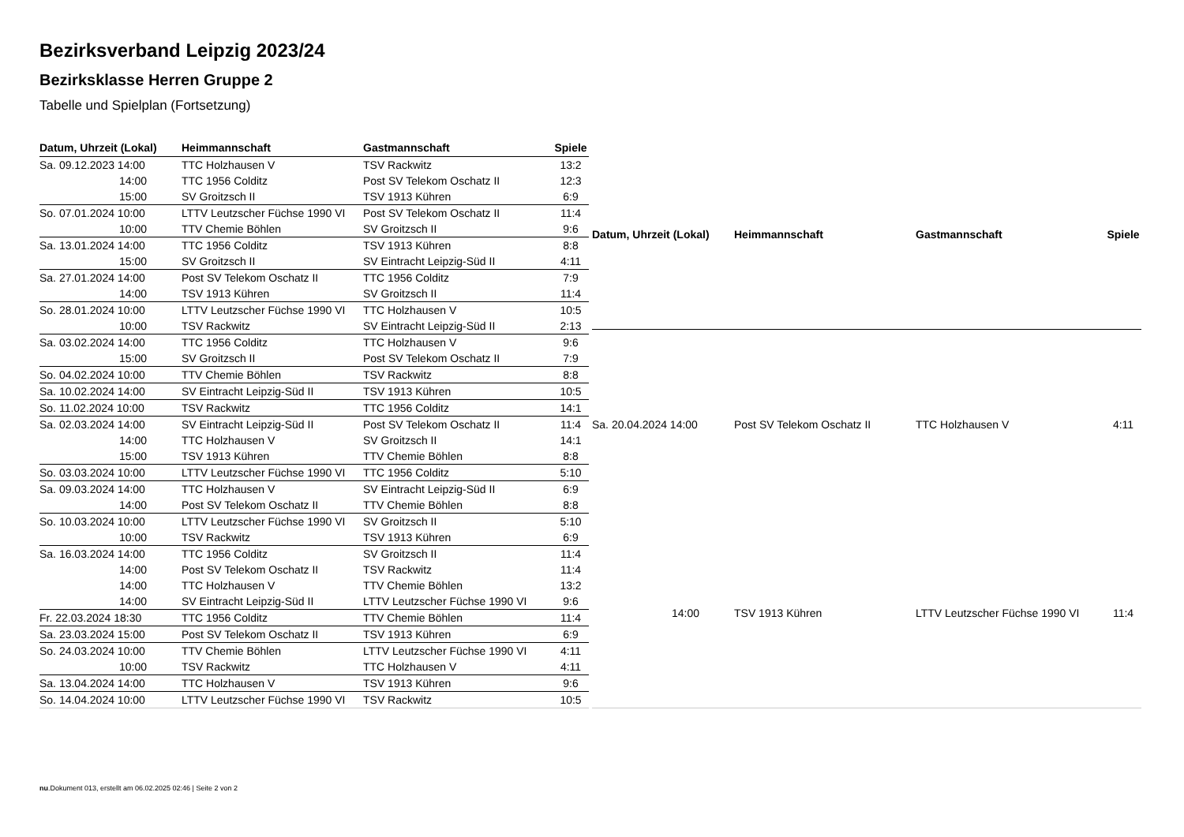Bezirksverband Leipzig 2023/24
Bezirksklasse Herren Gruppe 2
Tabelle und Spielplan (Fortsetzung)
| Datum, Uhrzeit (Lokal) | Heimmannschaft | Gastmannschaft | Spiele |
| --- | --- | --- | --- |
| Sa. 09.12.2023 14:00 | TTC Holzhausen V | TSV Rackwitz | 13:2 |
| 14:00 | TTC 1956 Colditz | Post SV Telekom Oschatz II | 12:3 |
| 15:00 | SV Groitzsch II | TSV 1913 Kühren | 6:9 |
| So. 07.01.2024 10:00 | LTTV Leutzscher Füchse 1990 VI | Post SV Telekom Oschatz II | 11:4 |
| 10:00 | TTV Chemie Böhlen | SV Groitzsch II | 9:6 |
| Sa. 13.01.2024 14:00 | TTC 1956 Colditz | TSV 1913 Kühren | 8:8 |
| 15:00 | SV Groitzsch II | SV Eintracht Leipzig-Süd II | 4:11 |
| Sa. 27.01.2024 14:00 | Post SV Telekom Oschatz II | TTC 1956 Colditz | 7:9 |
| 14:00 | TSV 1913 Kühren | SV Groitzsch II | 11:4 |
| So. 28.01.2024 10:00 | LTTV Leutzscher Füchse 1990 VI | TTC Holzhausen V | 10:5 |
| 10:00 | TSV Rackwitz | SV Eintracht Leipzig-Süd II | 2:13 |
| Sa. 03.02.2024 14:00 | TTC 1956 Colditz | TTC Holzhausen V | 9:6 |
| 15:00 | SV Groitzsch II | Post SV Telekom Oschatz II | 7:9 |
| So. 04.02.2024 10:00 | TTV Chemie Böhlen | TSV Rackwitz | 8:8 |
| Sa. 10.02.2024 14:00 | SV Eintracht Leipzig-Süd II | TSV 1913 Kühren | 10:5 |
| So. 11.02.2024 10:00 | TSV Rackwitz | TTC 1956 Colditz | 14:1 |
| Sa. 02.03.2024 14:00 | SV Eintracht Leipzig-Süd II | Post SV Telekom Oschatz II | 11:4 |
| 14:00 | TTC Holzhausen V | SV Groitzsch II | 14:1 |
| 15:00 | TSV 1913 Kühren | TTV Chemie Böhlen | 8:8 |
| So. 03.03.2024 10:00 | LTTV Leutzscher Füchse 1990 VI | TTC 1956 Colditz | 5:10 |
| Sa. 09.03.2024 14:00 | TTC Holzhausen V | SV Eintracht Leipzig-Süd II | 6:9 |
| 14:00 | Post SV Telekom Oschatz II | TTV Chemie Böhlen | 8:8 |
| So. 10.03.2024 10:00 | LTTV Leutzscher Füchse 1990 VI | SV Groitzsch II | 5:10 |
| 10:00 | TSV Rackwitz | TSV 1913 Kühren | 6:9 |
| Sa. 16.03.2024 14:00 | TTC 1956 Colditz | SV Groitzsch II | 11:4 |
| 14:00 | Post SV Telekom Oschatz II | TSV Rackwitz | 11:4 |
| 14:00 | TTC Holzhausen V | TTV Chemie Böhlen | 13:2 |
| 14:00 | SV Eintracht Leipzig-Süd II | LTTV Leutzscher Füchse 1990 VI | 9:6 |
| Fr. 22.03.2024 18:30 | TTC 1956 Colditz | TTV Chemie Böhlen | 11:4 |
| Sa. 23.03.2024 15:00 | Post SV Telekom Oschatz II | TSV 1913 Kühren | 6:9 |
| So. 24.03.2024 10:00 | TTV Chemie Böhlen | LTTV Leutzscher Füchse 1990 VI | 4:11 |
| 10:00 | TSV Rackwitz | TTC Holzhausen V | 4:11 |
| Sa. 13.04.2024 14:00 | TTC Holzhausen V | TSV 1913 Kühren | 9:6 |
| So. 14.04.2024 10:00 | LTTV Leutzscher Füchse 1990 VI | TSV Rackwitz | 10:5 |
| Datum, Uhrzeit (Lokal) | Heimmannschaft | Gastmannschaft | Spiele |
| --- | --- | --- | --- |
| Sa. 20.04.2024 14:00 | Post SV Telekom Oschatz II | TTC Holzhausen V | 4:11 |
| 14:00 | TSV 1913 Kühren | LTTV Leutzscher Füchse 1990 VI | 11:4 |
nu.Dokument 013, erstellt am 06.02.2025 02:46 | Seite 2 von 2